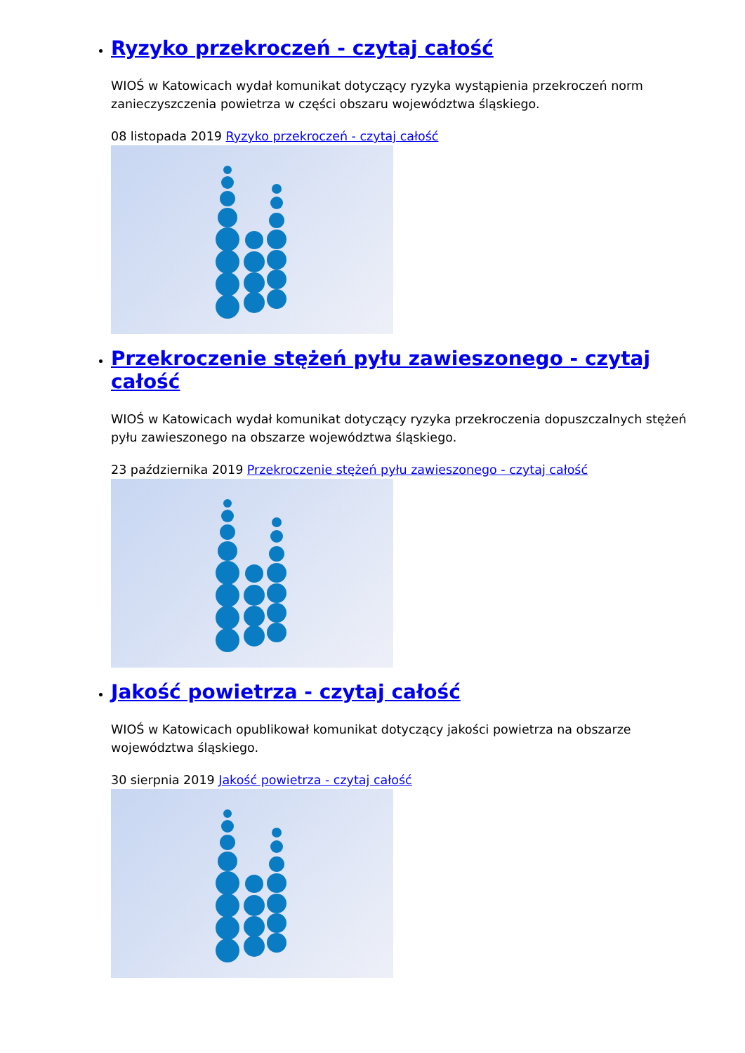Ryzyko przekroczeń - czytaj całość
WIOŚ w Katowicach wydał komunikat dotyczący ryzyka wystąpienia przekroczeń norm zanieczyszczenia powietrza w części obszaru województwa śląskiego.
08 listopada 2019 Ryzyko przekroczeń - czytaj całość
Przekroczenie stężeń pyłu zawieszonego - czytaj całość
WIOŚ w Katowicach wydał komunikat dotyczący ryzyka przekroczenia dopuszczalnych stężeń pyłu zawieszonego na obszarze województwa śląskiego.
23 października 2019 Przekroczenie stężeń pyłu zawieszonego - czytaj całość
Jakość powietrza - czytaj całość
WIOŚ w Katowicach opublikował komunikat dotyczący jakości powietrza na obszarze województwa śląskiego.
30 sierpnia 2019 Jakość powietrza - czytaj całość